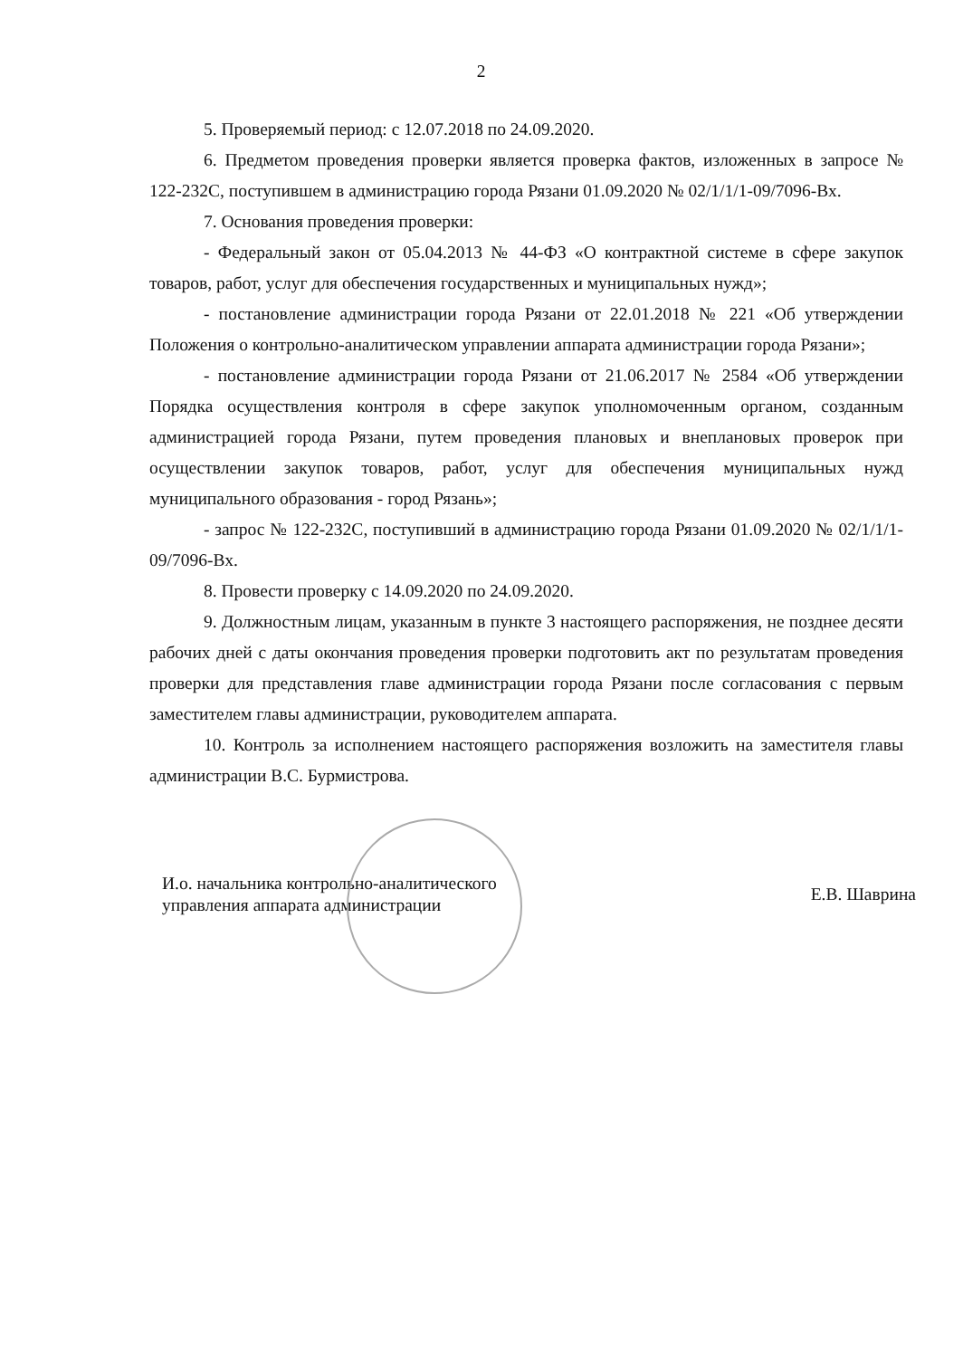2
5. Проверяемый период: с 12.07.2018 по 24.09.2020.
6. Предметом проведения проверки является проверка фактов, изложенных в запросе № 122-232С, поступившем в администрацию города Рязани 01.09.2020 № 02/1/1/1-09/7096-Вх.
7. Основания проведения проверки:
- Федеральный закон от 05.04.2013 № 44-ФЗ «О контрактной системе в сфере закупок товаров, работ, услуг для обеспечения государственных и муниципальных нужд»;
- постановление администрации города Рязани от 22.01.2018 № 221 «Об утверждении Положения о контрольно-аналитическом управлении аппарата администрации города Рязани»;
- постановление администрации города Рязани от 21.06.2017 № 2584 «Об утверждении Порядка осуществления контроля в сфере закупок уполномоченным органом, созданным администрацией города Рязани, путем проведения плановых и внеплановых проверок при осуществлении закупок товаров, работ, услуг для обеспечения муниципальных нужд муниципального образования - город Рязань»;
- запрос № 122-232С, поступивший в администрацию города Рязани 01.09.2020 № 02/1/1/1-09/7096-Вх.
8. Провести проверку с 14.09.2020 по 24.09.2020.
9. Должностным лицам, указанным в пункте 3 настоящего распоряжения, не позднее десяти рабочих дней с даты окончания проведения проверки подготовить акт по результатам проведения проверки для представления главе администрации города Рязани после согласования с первым заместителем главы администрации, руководителем аппарата.
10. Контроль за исполнением настоящего распоряжения возложить на заместителя главы администрации В.С. Бурмистрова.
И.о. начальника контрольно-аналитического управления аппарата администрации
Е.В. Шаврина